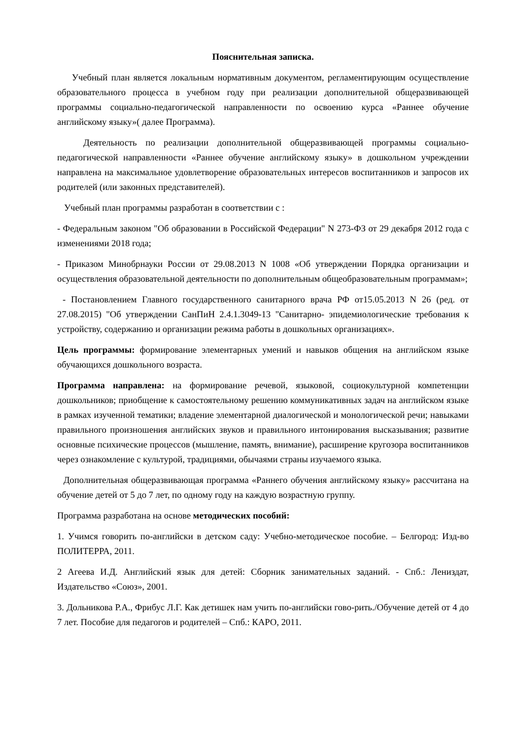Пояснительная записка.
Учебный план является локальным нормативным документом, регламентирующим осуществление образовательного процесса в учебном году при реализации дополнительной общеразвивающей программы социально-педагогической направленности по освоению курса «Раннее обучение английскому языку»( далее Программа).
Деятельность по реализации дополнительной общеразвивающей программы социально-педагогической направленности «Раннее обучение английскому языку» в дошкольном учреждении направлена на максимальное удовлетворение образовательных интересов воспитанников и запросов их родителей (или законных представителей).
Учебный план программы разработан в соответствии с :
- Федеральным законом "Об образовании в Российской Федерации" N 273-ФЗ от 29 декабря 2012 года с изменениями 2018 года;
- Приказом Минобрнауки России от 29.08.2013 N 1008 «Об утверждении Порядка организации и осуществления образовательной деятельности по дополнительным общеобразовательным программам»;
- Постановлением Главного государственного санитарного врача РФ от15.05.2013 N 26 (ред. от 27.08.2015) "Об утверждении СанПиН 2.4.1.3049-13 "Санитарно- эпидемиологические требования к устройству, содержанию и организации режима работы в дошкольных организациях».
Цель программы: формирование элементарных умений и навыков общения на английском языке обучающихся дошкольного возраста.
Программа направлена: на формирование речевой, языковой, социокультурной компетенции дошкольников; приобщение к самостоятельному решению коммуникативных задач на английском языке в рамках изученной тематики; владение элементарной диалогической и монологической речи; навыками правильного произношения английских звуков и правильного интонирования высказывания; развитие основные психические процессов (мышление, память, внимание), расширение кругозора воспитанников через ознакомление с культурой, традициями, обычаями страны изучаемого языка.
Дополнительная общеразвивающая программа «Раннего обучения английскому языку» рассчитана на обучение детей от 5 до 7 лет, по одному году на каждую возрастную группу.
Программа разработана на основе методических пособий:
1. Учимся говорить по-английски в детском саду: Учебно-методическое пособие. – Белгород: Изд-во ПОЛИТЕРРА, 2011.
2 Агеева И.Д. Английский язык для детей: Сборник занимательных заданий. - Спб.: Лениздат, Издательство «Союз», 2001.
3. Дольникова Р.А., Фрибус Л.Г. Как детишек нам учить по-английски гово-рить./Обучение детей от 4 до 7 лет. Пособие для педагогов и родителей – Спб.: КАРО, 2011.